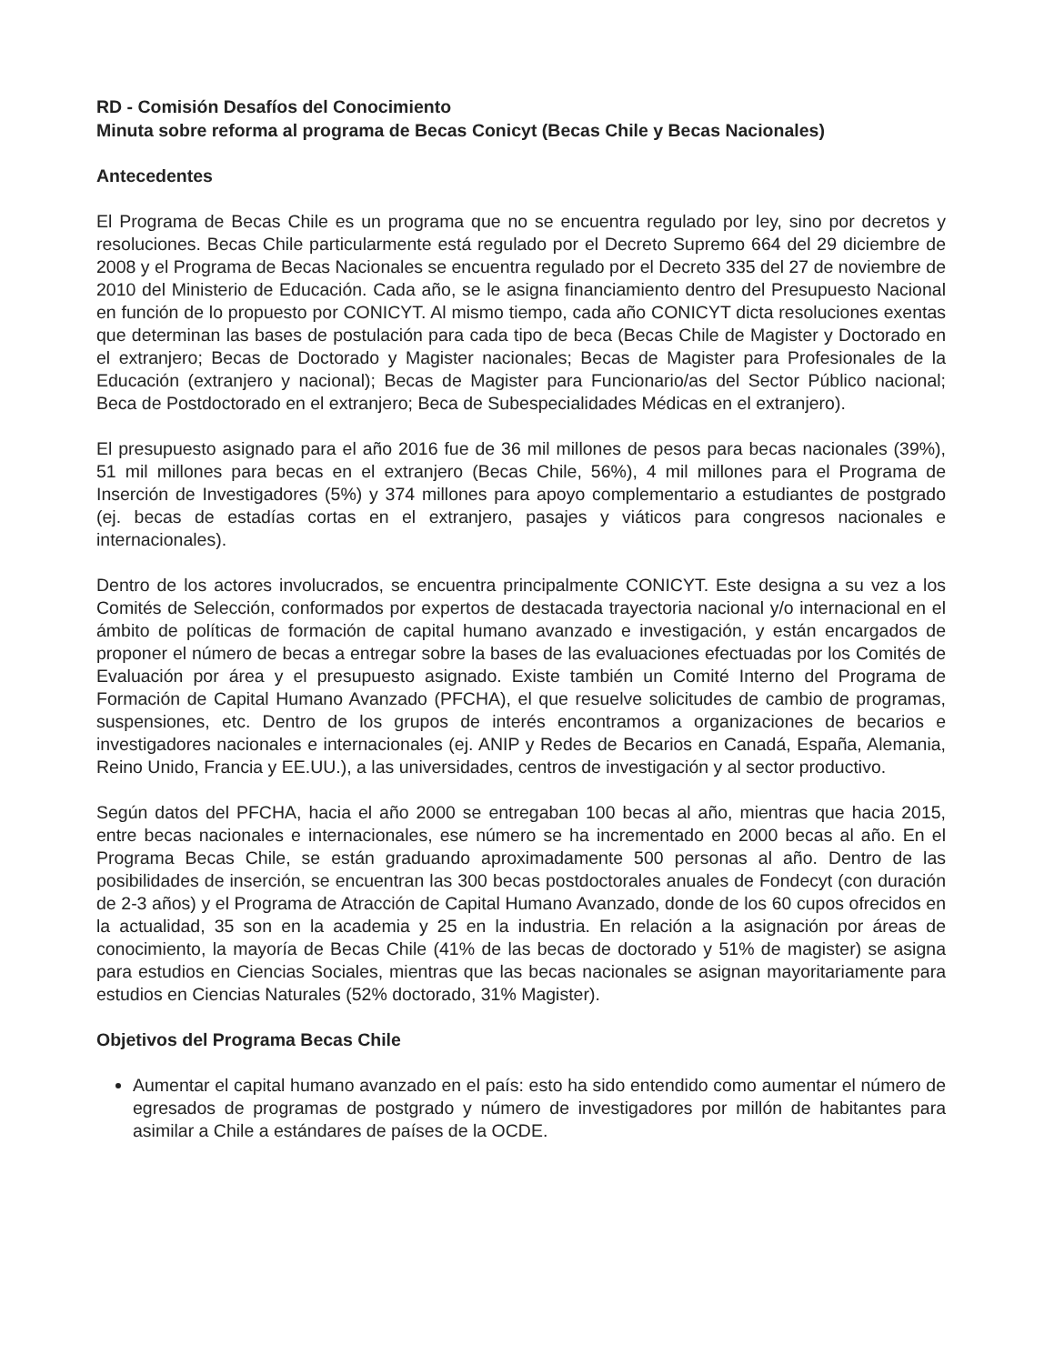RD - Comisión Desafíos del Conocimiento
Minuta sobre reforma al programa de Becas Conicyt (Becas Chile y Becas Nacionales)
Antecedentes
El Programa de Becas Chile es un programa que no se encuentra regulado por ley, sino por decretos y resoluciones. Becas Chile particularmente está regulado por el Decreto Supremo 664 del 29 diciembre de 2008 y el Programa de Becas Nacionales se encuentra regulado por el Decreto 335 del 27 de noviembre de 2010 del Ministerio de Educación. Cada año, se le asigna financiamiento dentro del Presupuesto Nacional en función de lo propuesto por CONICYT. Al mismo tiempo, cada año CONICYT dicta resoluciones exentas que determinan las bases de postulación para cada tipo de beca (Becas Chile de Magister y Doctorado en el extranjero; Becas de Doctorado y Magister nacionales; Becas de Magister para Profesionales de la Educación (extranjero y nacional); Becas de Magister para Funcionario/as del Sector Público nacional; Beca de Postdoctorado en el extranjero; Beca de Subespecialidades Médicas en el extranjero).
El presupuesto asignado para el año 2016 fue de 36 mil millones de pesos para becas nacionales (39%), 51 mil millones para becas en el extranjero (Becas Chile, 56%), 4 mil millones para el Programa de Inserción de Investigadores (5%) y 374 millones para apoyo complementario a estudiantes de postgrado (ej. becas de estadías cortas en el extranjero, pasajes y viáticos para congresos nacionales e internacionales).
Dentro de los actores involucrados, se encuentra principalmente CONICYT. Este designa a su vez a los Comités de Selección, conformados por expertos de destacada trayectoria nacional y/o internacional en el ámbito de políticas de formación de capital humano avanzado e investigación, y están encargados de proponer el número de becas a entregar sobre la bases de las evaluaciones efectuadas por los Comités de Evaluación por área y el presupuesto asignado. Existe también un Comité Interno del Programa de Formación de Capital Humano Avanzado (PFCHA), el que resuelve solicitudes de cambio de programas, suspensiones, etc. Dentro de los grupos de interés encontramos a organizaciones de becarios e investigadores nacionales e internacionales (ej. ANIP y Redes de Becarios en Canadá, España, Alemania, Reino Unido, Francia y EE.UU.), a las universidades, centros de investigación y al sector productivo.
Según datos del PFCHA, hacia el año 2000 se entregaban 100 becas al año, mientras que hacia 2015, entre becas nacionales e internacionales, ese número se ha incrementado en 2000 becas al año. En el Programa Becas Chile, se están graduando aproximadamente 500 personas al año. Dentro de las posibilidades de inserción, se encuentran las 300 becas postdoctorales anuales de Fondecyt (con duración de 2-3 años) y el Programa de Atracción de Capital Humano Avanzado, donde de los 60 cupos ofrecidos en la actualidad, 35 son en la academia y 25 en la industria. En relación a la asignación por áreas de conocimiento, la mayoría de Becas Chile (41% de las becas de doctorado y 51% de magister) se asigna para estudios en Ciencias Sociales, mientras que las becas nacionales se asignan mayoritariamente para estudios en Ciencias Naturales (52% doctorado, 31% Magister).
Objetivos del Programa Becas Chile
Aumentar el capital humano avanzado en el país: esto ha sido entendido como aumentar el número de egresados de programas de postgrado y número de investigadores por millón de habitantes para asimilar a Chile a estándares de países de la OCDE.